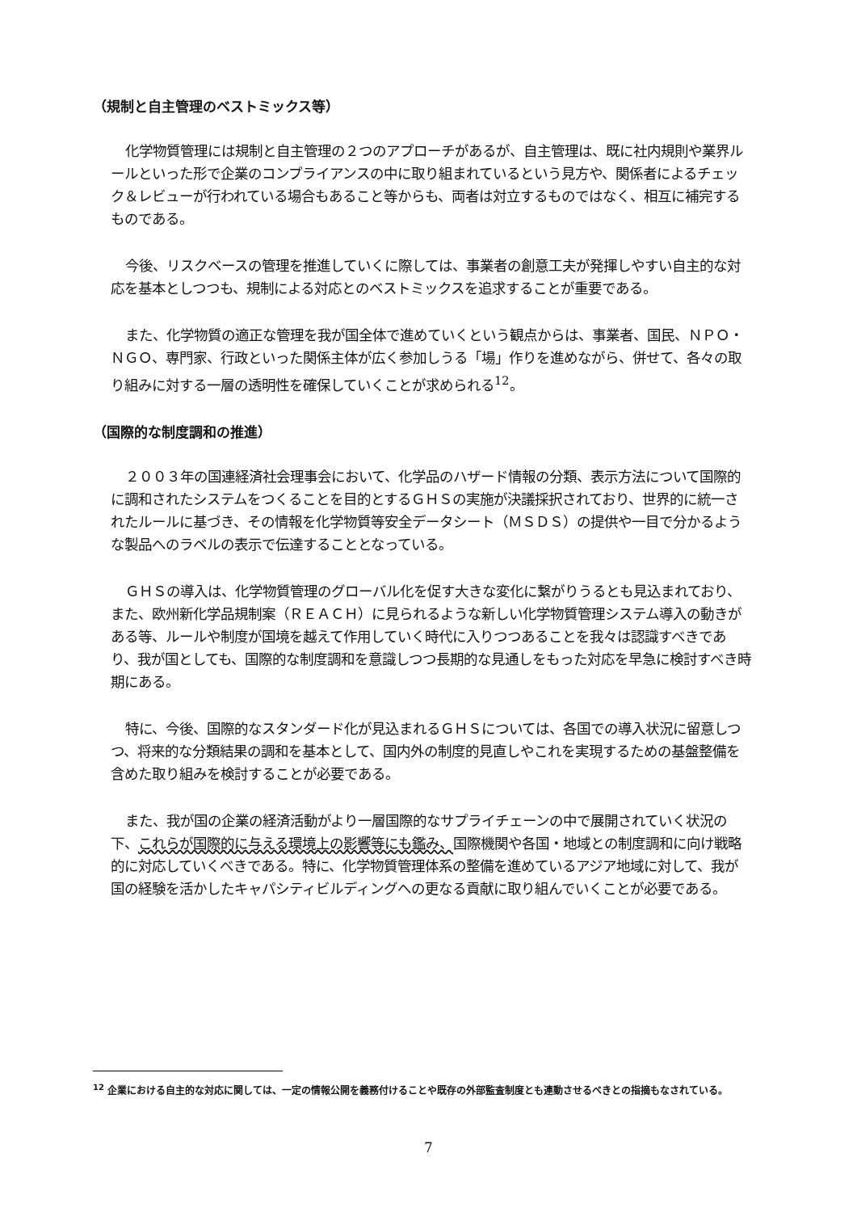（規制と自主管理のベストミックス等）
化学物質管理には規制と自主管理の２つのアプローチがあるが、自主管理は、既に社内規則や業界ルールといった形で企業のコンプライアンスの中に取り組まれているという見方や、関係者によるチェック＆レビューが行われている場合もあること等からも、両者は対立するものではなく、相互に補完するものである。
今後、リスクベースの管理を推進していくに際しては、事業者の創意工夫が発揮しやすい自主的な対応を基本としつつも、規制による対応とのベストミックスを追求することが重要である。
また、化学物質の適正な管理を我が国全体で進めていくという観点からは、事業者、国民、ＮＰＯ・ＮＧＯ、専門家、行政といった関係主体が広く参加しうる「場」作りを進めながら、併せて、各々の取り組みに対する一層の透明性を確保していくことが求められる<sup>12</sup>。
（国際的な制度調和の推進）
２００３年の国連経済社会理事会において、化学品のハザード情報の分類、表示方法について国際的に調和されたシステムをつくることを目的とするＧＨＳの実施が決議採択されており、世界的に統一されたルールに基づき、その情報を化学物質等安全データシート（ＭＳＤＳ）の提供や一目で分かるような製品へのラベルの表示で伝達することとなっている。
ＧＨＳの導入は、化学物質管理のグローバル化を促す大きな変化に繋がりうるとも見込まれており、また、欧州新化学品規制案（ＲＥＡＣＨ）に見られるような新しい化学物質管理システム導入の動きがある等、ルールや制度が国境を越えて作用していく時代に入りつつあることを我々は認識すべきであり、我が国としても、国際的な制度調和を意識しつつ長期的な見通しをもった対応を早急に検討すべき時期にある。
特に、今後、国際的なスタンダード化が見込まれるＧＨＳについては、各国での導入状況に留意しつつ、将来的な分類結果の調和を基本として、国内外の制度的見直しやこれを実現するための基盤整備を含めた取り組みを検討することが必要である。
また、我が国の企業の経済活動がより一層国際的なサプライチェーンの中で展開されていく状況の下、これらが国際的に与える環境上の影響等にも鑑み、国際機関や各国・地域との制度調和に向け戦略的に対応していくべきである。特に、化学物質管理体系の整備を進めているアジア地域に対して、我が国の経験を活かしたキャパシティビルディングへの更なる貢献に取り組んでいくことが必要である。
<sup>12</sup> 企業における自主的な対応に関しては、一定の情報公開を義務付けることや既存の外部監査制度とも連動させるべきとの指摘もなされている。
7